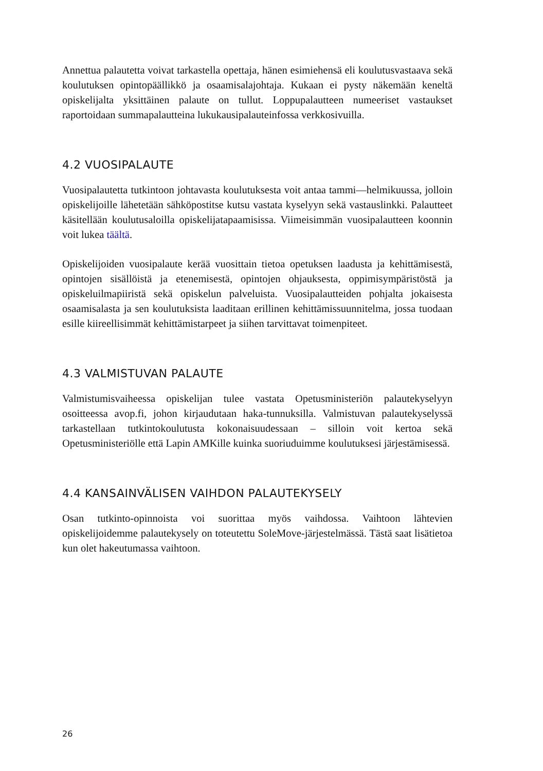Annettua palautetta voivat tarkastella opettaja, hänen esimiehensä eli koulutusvastaava sekä koulutuksen opintopäällikkö ja osaamisalajohtaja. Kukaan ei pysty näkemään keneltä opiskelijalta yksittäinen palaute on tullut. Loppupalautteen numeeriset vastaukset raportoidaan summapalautteina lukukausipalauteinfossa verkkosivuilla.
4.2 VUOSIPALAUTE
Vuosipalautetta tutkintoon johtavasta koulutuksesta voit antaa tammi—helmikuussa, jolloin opiskelijoille lähetetään sähköpostitse kutsu vastata kyselyyn sekä vastauslinkki. Palautteet käsitellään koulutusaloilla opiskelijatapaamisissa. Viimeisimmän vuosipalautteen koonnin voit lukea täältä.
Opiskelijoiden vuosipalaute kerää vuosittain tietoa opetuksen laadusta ja kehittämisestä, opintojen sisällöistä ja etenemisestä, opintojen ohjauksesta, oppimisympäristöstä ja opiskeluilmapiiristä sekä opiskelun palveluista. Vuosipalautteiden pohjalta jokaisesta osaamisalasta ja sen koulutuksista laaditaan erillinen kehittämissuunnitelma, jossa tuodaan esille kiireellisimmät kehittämistarpeet ja siihen tarvittavat toimenpiteet.
4.3 VALMISTUVAN PALAUTE
Valmistumisvaiheessa opiskelijan tulee vastata Opetusministeriön palautekyselyyn osoitteessa avop.fi, johon kirjaudutaan haka-tunnuksilla. Valmistuvan palautekyselyssä tarkastellaan tutkintokoulutusta kokonaisuudessaan – silloin voit kertoa sekä Opetusministeriölle että Lapin AMKille kuinka suoriuduimme koulutuksesi järjestämisessä.
4.4 KANSAINVÄLISEN VAIHDON PALAUTEKYSELY
Osan tutkinto-opinnoista voi suorittaa myös vaihdossa. Vaihtoon lähtevien opiskelijoidemme palautekysely on toteutettu SoleMove-järjestelmässä. Tästä saat lisätietoa kun olet hakeutumassa vaihtoon.
26